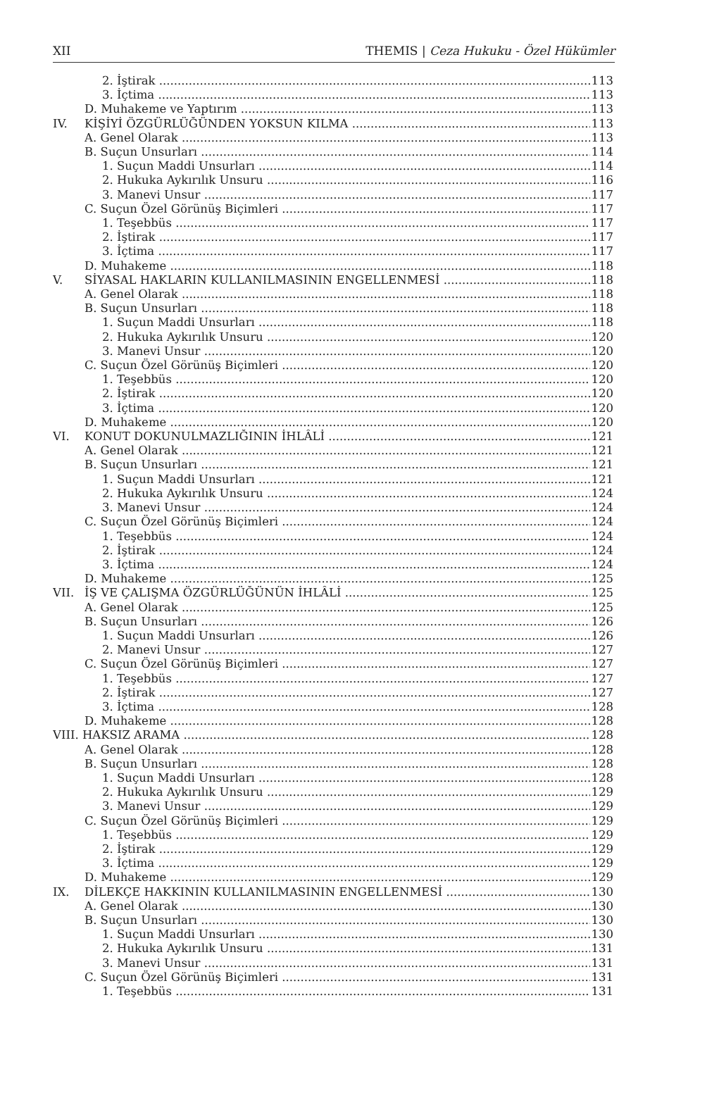XII THEMIS | Ceza Hukuku - Özel Hükümler
2. İştirak 113
3. İçtima 113
D. Muhakeme ve Yaptırım 113
IV. KİŞİYİ ÖZGÜRLÜĞÜNDEN YOKSUN KILMA 113
A. Genel Olarak 113
B. Suçun Unsurları 114
1. Suçun Maddi Unsurları 114
2. Hukuka Aykırılık Unsuru 116
3. Manevi Unsur 117
C. Suçun Özel Görünüş Biçimleri 117
1. Teşebbüs 117
2. İştirak 117
3. İçtima 117
D. Muhakeme 118
V. SİYASAL HAKLARIN KULLANILMASININ ENGELLENMESİ 118
A. Genel Olarak 118
B. Suçun Unsurları 118
1. Suçun Maddi Unsurları 118
2. Hukuka Aykırılık Unsuru 120
3. Manevi Unsur 120
C. Suçun Özel Görünüş Biçimleri 120
1. Teşebbüs 120
2. İştirak 120
3. İçtima 120
D. Muhakeme 120
VI. KONUT DOKUNULMAZLIĞININ İHLÂLİ 121
A. Genel Olarak 121
B. Suçun Unsurları 121
1. Suçun Maddi Unsurları 121
2. Hukuka Aykırılık Unsuru 124
3. Manevi Unsur 124
C. Suçun Özel Görünüş Biçimleri 124
1. Teşebbüs 124
2. İştirak 124
3. İçtima 124
D. Muhakeme 125
VII. İŞ VE ÇALIŞMA ÖZGÜRLÜĞÜNÜN İHLÂLİ 125
A. Genel Olarak 125
B. Suçun Unsurları 126
1. Suçun Maddi Unsurları 126
2. Manevi Unsur 127
C. Suçun Özel Görünüş Biçimleri 127
1. Teşebbüs 127
2. İştirak 127
3. İçtima 128
D. Muhakeme 128
VIII. HAKSIZ ARAMA 128
A. Genel Olarak 128
B. Suçun Unsurları 128
1. Suçun Maddi Unsurları 128
2. Hukuka Aykırılık Unsuru 129
3. Manevi Unsur 129
C. Suçun Özel Görünüş Biçimleri 129
1. Teşebbüs 129
2. İştirak 129
3. İçtima 129
D. Muhakeme 129
IX. DİLEKÇE HAKKININ KULLANILMASININ ENGELLENMESİ 130
A. Genel Olarak 130
B. Suçun Unsurları 130
1. Suçun Maddi Unsurları 130
2. Hukuka Aykırılık Unsuru 131
3. Manevi Unsur 131
C. Suçun Özel Görünüş Biçimleri 131
1. Teşebbüs 131